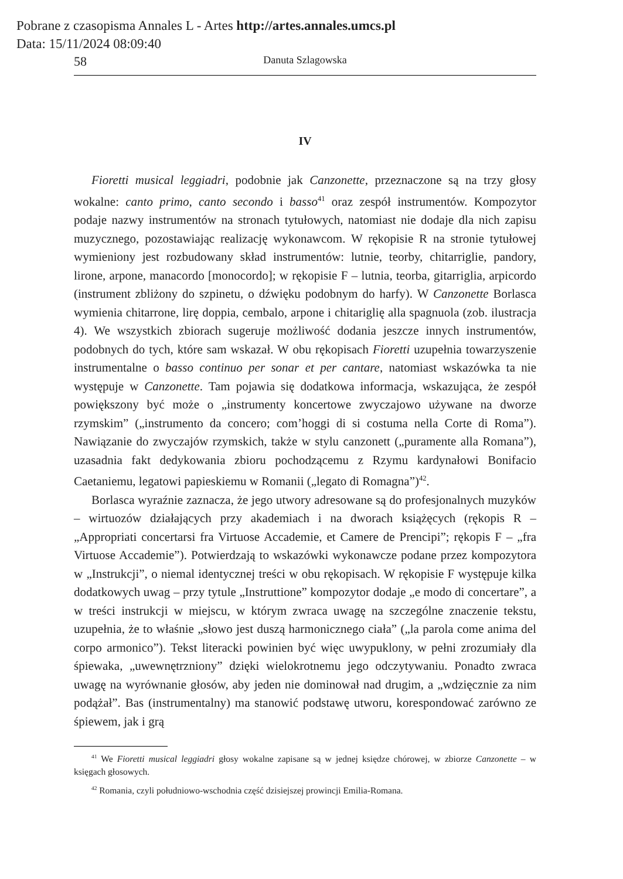Pobrane z czasopisma Annales L - Artes http://artes.annales.umcs.pl
Data: 15/11/2024 08:09:40
58 Danuta Szlagowska
IV
Fioretti musical leggiadri, podobnie jak Canzonette, przeznaczone są na trzy głosy wokalne: canto primo, canto secondo i basso<sup>41</sup> oraz zespół instrumentów. Kompozytor podaje nazwy instrumentów na stronach tytułowych, natomiast nie dodaje dla nich zapisu muzycznego, pozostawiając realizację wykonawcom. W rękopisie R na stronie tytułowej wymieniony jest rozbudowany skład instrumentów: lutnie, teorby, chitarriglie, pandory, lirone, arpone, manacordo [monocordo]; w rękopisie F – lutnia, teorba, gitarriglia, arpicordo (instrument zbliżony do szpinetu, o dźwięku podobnym do harfy). W Canzonette Borlasca wymienia chitarrone, lirę doppia, cembalo, arpone i chitariglię alla spagnuola (zob. ilustracja 4). We wszystkich zbiorach sugeruje możliwość dodania jeszcze innych instrumentów, podobnych do tych, które sam wskazał. W obu rękopisach Fioretti uzupełnia towarzyszenie instrumentalne o basso continuo per sonar et per cantare, natomiast wskazówka ta nie występuje w Canzonette. Tam pojawia się dodatkowa informacja, wskazująca, że zespół powiększony być może o „instrumenty koncertowe zwyczajowo używane na dworze rzymskim” („instrumento da concero; com’hoggi di si costuma nella Corte di Roma”). Nawiązanie do zwyczajów rzymskich, także w stylu canzonett („puramente alla Romana”), uzasadnia fakt dedykowania zbioru pochodzącemu z Rzymu kardynałowi Bonifacio Caetaniemu, legatowi papieskiemu w Romanii („legato di Romagna”)<sup>42</sup>.
Borlasca wyraźnie zaznacza, że jego utwory adresowane są do profesjonalnych muzyków – wirtuozów działających przy akademiach i na dworach książęcych (rękopis R – „Appropriati concertarsi fra Virtuose Accademie, et Camere de Prencipi”; rękopis F – „fra Virtuose Accademie”). Potwierdzają to wskazówki wykonawcze podane przez kompozytora w „Instrukcji”, o niemal identycznej treści w obu rękopisach. W rękopisie F występuje kilka dodatkowych uwag – przy tytule „Instruttione” kompozytor dodaje „e modo di concertare”, a w treści instrukcji w miejscu, w którym zwraca uwagę na szczególne znaczenie tekstu, uzupełnia, że to właśnie „słowo jest duszą harmonicznego ciała” („la parola come anima del corpo armonico”). Tekst literacki powinien być więc uwypuklony, w pełni zrozumiały dla śpiewaka, „uwewnętrzniony” dzięki wielokrotnemu jego odczytywaniu. Ponadto zwraca uwagę na wyrównanie głosów, aby jeden nie dominował nad drugim, a „wdzięcznie za nim podążał”. Bas (instrumentalny) ma stanowić podstawę utworu, korespondować zarówno ze śpiewem, jak i grą
<sup>41</sup> We Fioretti musical leggiadri głosy wokalne zapisane są w jednej księdze chórowej, w zbiorze Canzonette – w księgach głosowych.
<sup>42</sup> Romania, czyli południowo-wschodnia część dzisiejszej prowincji Emilia-Romana.